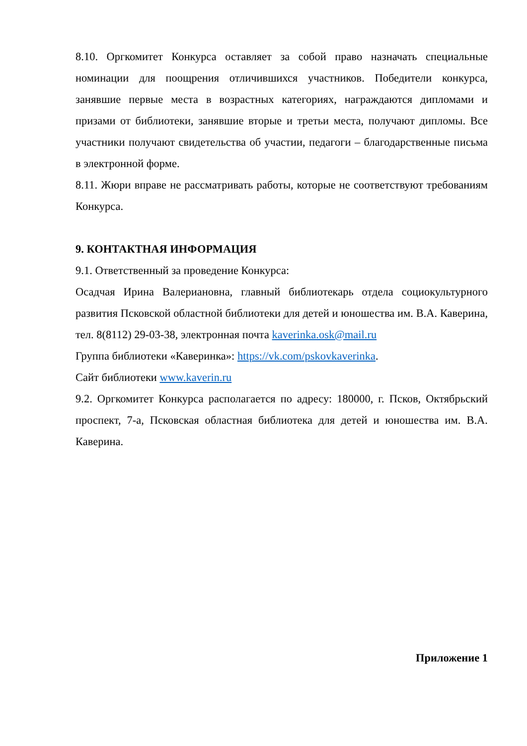8.10. Оргкомитет Конкурса оставляет за собой право назначать специальные номинации для поощрения отличившихся участников. Победители конкурса, занявшие первые места в возрастных категориях, награждаются дипломами и призами от библиотеки, занявшие вторые и третьи места, получают дипломы. Все участники получают свидетельства об участии, педагоги – благодарственные письма в электронной форме.
8.11. Жюри вправе не рассматривать работы, которые не соответствуют требованиям Конкурса.
9. КОНТАКТНАЯ ИНФОРМАЦИЯ
9.1. Ответственный за проведение Конкурса:
Осадчая Ирина Валериановна, главный библиотекарь отдела социокультурного развития Псковской областной библиотеки для детей и юношества им. В.А. Каверина, тел. 8(8112) 29-03-38, электронная почта kaverinka.osk@mail.ru
Группа библиотеки «Каверинка»: https://vk.com/pskovkaverinka.
Сайт библиотеки www.kaverin.ru
9.2. Оргкомитет Конкурса располагается по адресу: 180000, г. Псков, Октябрьский проспект, 7-а, Псковская областная библиотека для детей и юношества им. В.А. Каверина.
Приложение 1